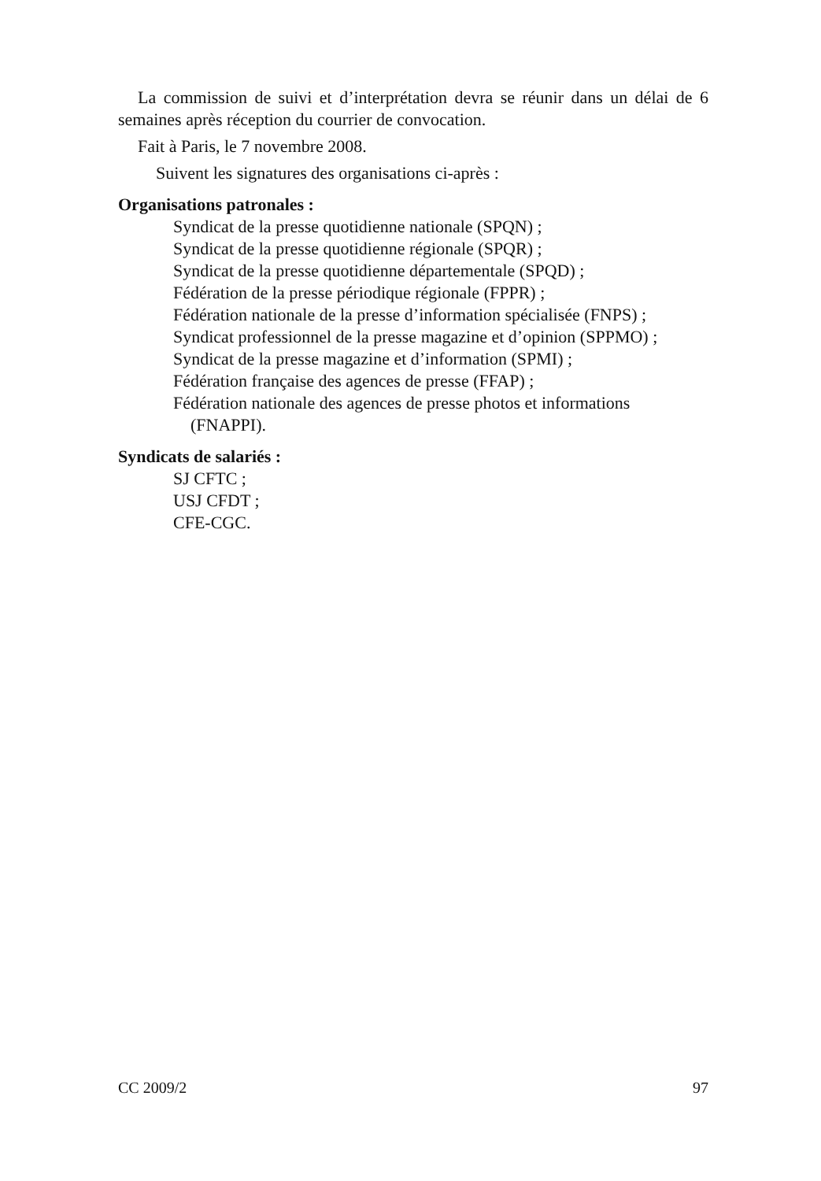La commission de suivi et d’interprétation devra se réunir dans un délai de 6 semaines après réception du courrier de convocation.
Fait à Paris, le 7 novembre 2008.
Suivent les signatures des organisations ci-après :
Organisations patronales :
Syndicat de la presse quotidienne nationale (SPQN) ;
Syndicat de la presse quotidienne régionale (SPQR) ;
Syndicat de la presse quotidienne départementale (SPQD) ;
Fédération de la presse périodique régionale (FPPR) ;
Fédération nationale de la presse d’information spécialisée (FNPS) ;
Syndicat professionnel de la presse magazine et d’opinion (SPPMO) ;
Syndicat de la presse magazine et d’information (SPMI) ;
Fédération française des agences de presse (FFAP) ;
Fédération nationale des agences de presse photos et informations (FNAPPI).
Syndicats de salariés :
SJ CFTC ;
USJ CFDT ;
CFE-CGC.
CC 2009/2 97